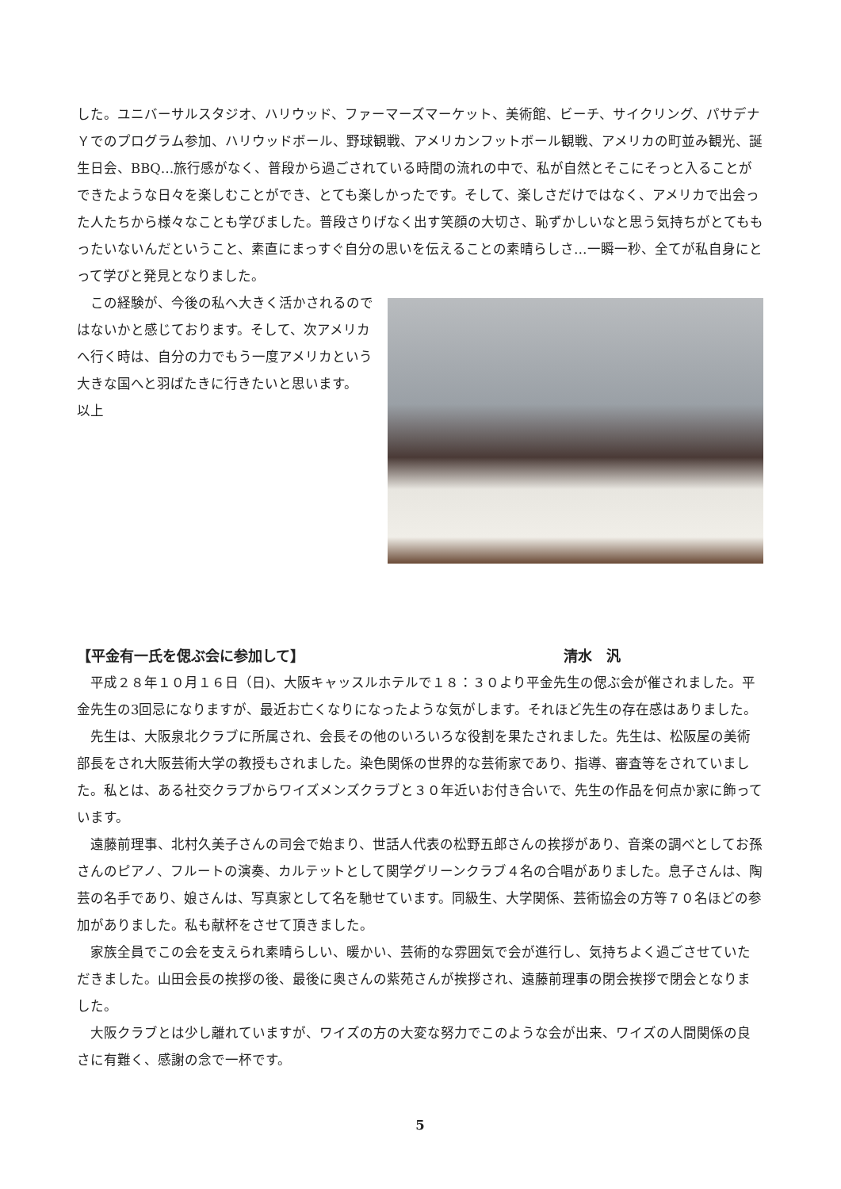した。ユニバーサルスタジオ、ハリウッド、ファーマーズマーケット、美術館、ビーチ、サイクリング、パサデナＹでのプログラム参加、ハリウッドボール、野球観戦、アメリカンフットボール観戦、アメリカの町並み観光、誕生日会、BBQ…旅行感がなく、普段から過ごされている時間の流れの中で、私が自然とそこにそっと入ることができたような日々を楽しむことができ、とても楽しかったです。そして、楽しさだけではなく、アメリカで出会った人たちから様々なことも学びました。普段さりげなく出す笑顔の大切さ、恥ずかしいなと思う気持ちがとてももったいないんだということ、素直にまっすぐ自分の思いを伝えることの素晴らしさ…一瞬一秒、全てが私自身にとって学びと発見となりました。
この経験が、今後の私へ大きく活かされるのではないかと感じております。そして、次アメリカへ行く時は、自分の力でもう一度アメリカという大きな国へと羽ばたきに行きたいと思います。
以上
【平金有一氏を偲ぶ会に参加して】 清水　汎
平成２８年１０月１６日（日)、大阪キャッスルホテルで１８：３０より平金先生の偲ぶ会が催されました。平金先生の3回忌になりますが、最近お亡くなりになったような気がします。それほど先生の存在感はありました。
先生は、大阪泉北クラブに所属され、会長その他のいろいろな役割を果たされました。先生は、松阪屋の美術部長をされ大阪芸術大学の教授もされました。染色関係の世界的な芸術家であり、指導、審査等をされていました。私とは、ある社交クラブからワイズメンズクラブと３０年近いお付き合いで、先生の作品を何点か家に飾っています。
遠藤前理事、北村久美子さんの司会で始まり、世話人代表の松野五郎さんの挨拶があり、音楽の調べとしてお孫さんのピアノ、フルートの演奏、カルテットとして関学グリーンクラブ４名の合唱がありました。息子さんは、陶芸の名手であり、娘さんは、写真家として名を馳せています。同級生、大学関係、芸術協会の方等７０名ほどの参加がありました。私も献杯をさせて頂きました。
家族全員でこの会を支えられ素晴らしい、暖かい、芸術的な雰囲気で会が進行し、気持ちよく過ごさせていただきました。山田会長の挨拶の後、最後に奥さんの紫苑さんが挨拶され、遠藤前理事の閉会挨拶で閉会となりました。
大阪クラブとは少し離れていますが、ワイズの方の大変な努力でこのような会が出来、ワイズの人間関係の良さに有難く、感謝の念で一杯です。
5